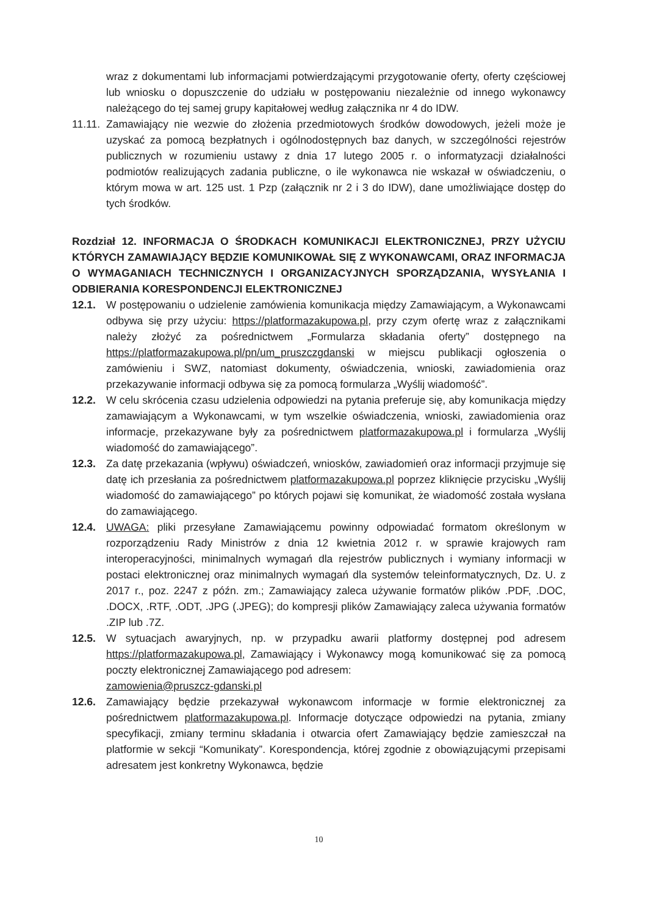wraz z dokumentami lub informacjami potwierdzającymi przygotowanie oferty, oferty częściowej lub wniosku o dopuszczenie do udziału w postępowaniu niezależnie od innego wykonawcy należącego do tej samej grupy kapitałowej według załącznika nr 4 do IDW.
11.11.
Zamawiający nie wezwie do złożenia przedmiotowych środków dowodowych, jeżeli może je uzyskać za pomocą bezpłatnych i ogólnodostępnych baz danych, w szczególności rejestrów publicznych w rozumieniu ustawy z dnia 17 lutego 2005 r. o informatyzacji działalności podmiotów realizujących zadania publiczne, o ile wykonawca nie wskazał w oświadczeniu, o którym mowa w art. 125 ust. 1 Pzp (załącznik nr 2 i 3 do IDW), dane umożliwiające dostęp do tych środków.
Rozdział 12. INFORMACJA O ŚRODKACH KOMUNIKACJI ELEKTRONICZNEJ, PRZY UŻYCIU KTÓRYCH ZAMAWIAJĄCY BĘDZIE KOMUNIKOWAŁ SIĘ Z WYKONAWCAMI, ORAZ INFORMACJA O WYMAGANIACH TECHNICZNYCH I ORGANIZACYJNYCH SPORZĄDZANIA, WYSYŁANIA I ODBIERANIA KORESPONDENCJI ELEKTRONICZNEJ
12.1. W postępowaniu o udzielenie zamówienia komunikacja między Zamawiającym, a Wykonawcami odbywa się przy użyciu: https://platformazakupowa.pl, przy czym ofertę wraz z załącznikami należy złożyć za pośrednictwem „Formularza składania oferty” dostępnego na https://platformazakupowa.pl/pn/um_pruszczgdanski w miejscu publikacji ogłoszenia o zamówieniu i SWZ, natomiast dokumenty, oświadczenia, wnioski, zawiadomienia oraz przekazywanie informacji odbywa się za pomocą formularza „Wyślij wiadomość”.
12.2. W celu skrócenia czasu udzielenia odpowiedzi na pytania preferuje się, aby komunikacja między zamawiającym a Wykonawcami, w tym wszelkie oświadczenia, wnioski, zawiadomienia oraz informacje, przekazywane były za pośrednictwem platformazakupowa.pl i formularza „Wyślij wiadomość do zamawiającego”.
12.3. Za datę przekazania (wpływu) oświadczeń, wniosków, zawiadomień oraz informacji przyjmuje się datę ich przesłania za pośrednictwem platformazakupowa.pl poprzez kliknięcie przycisku „Wyślij wiadomość do zamawiającego” po których pojawi się komunikat, że wiadomość została wysłana do zamawiającego.
12.4. UWAGA: pliki przesyłane Zamawiającemu powinny odpowiadać formatom określonym w rozporządzeniu Rady Ministrów z dnia 12 kwietnia 2012 r. w sprawie krajowych ram interoperacyjności, minimalnych wymagań dla rejestrów publicznych i wymiany informacji w postaci elektronicznej oraz minimalnych wymagań dla systemów teleinformatycznych, Dz. U. z 2017 r., poz. 2247 z późn. zm.; Zamawiający zaleca używanie formatów plików .PDF, .DOC, .DOCX, .RTF, .ODT, .JPG (.JPEG); do kompresji plików Zamawiający zaleca używania formatów .ZIP lub .7Z.
12.5. W sytuacjach awaryjnych, np. w przypadku awarii platformy dostępnej pod adresem https://platformazakupowa.pl, Zamawiający i Wykonawcy mogą komunikować się za pomocą poczty elektronicznej Zamawiającego pod adresem:
zamowienia@pruszcz-gdanski.pl
12.6. Zamawiający będzie przekazywał wykonawcom informacje w formie elektronicznej za pośrednictwem platformazakupowa.pl. Informacje dotyczące odpowiedzi na pytania, zmiany specyfikacji, zmiany terminu składania i otwarcia ofert Zamawiający będzie zamieszczał na platformie w sekcji “Komunikaty”. Korespondencja, której zgodnie z obowiązującymi przepisami adresatem jest konkretny Wykonawca, będzie
10